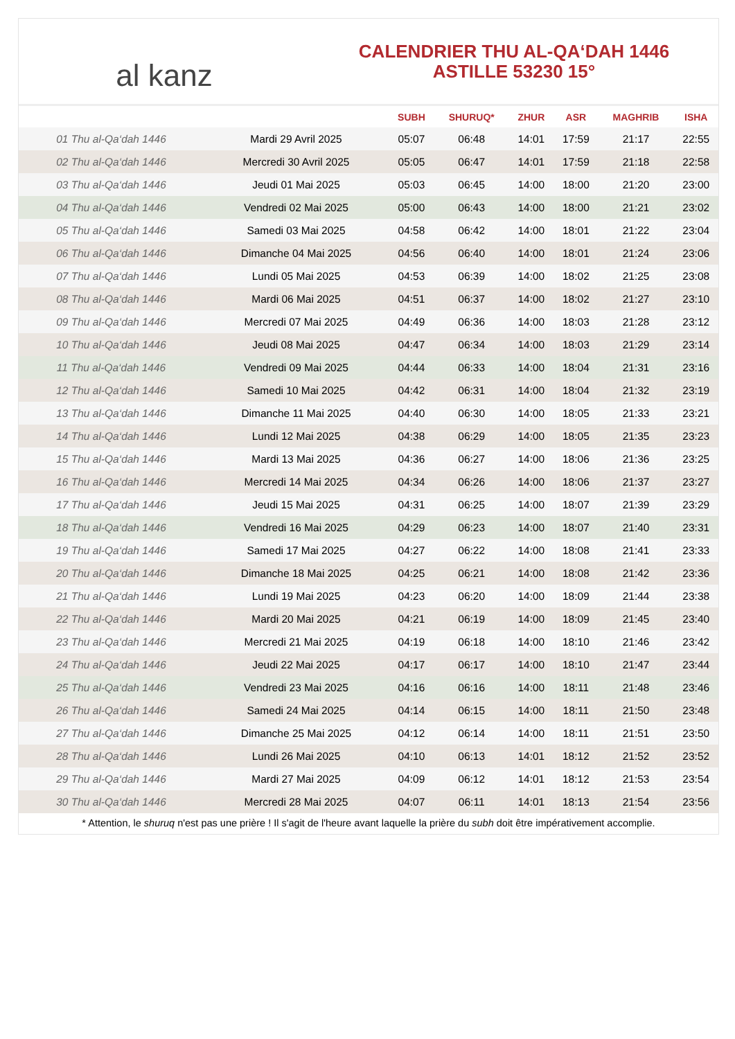al kanz
CALENDRIER THU AL-QA‘DAH 1446
ASTILLE 53230 15°
| | | SUBH | SHURUQ* | ZHUR | ASR | MAGHRIB | ISHA |
| --- | --- | --- | --- | --- | --- | --- | --- |
| 01 Thu al-Qa‘dah 1446 | Mardi 29 Avril 2025 | 05:07 | 06:48 | 14:01 | 17:59 | 21:17 | 22:55 |
| 02 Thu al-Qa‘dah 1446 | Mercredi 30 Avril 2025 | 05:05 | 06:47 | 14:01 | 17:59 | 21:18 | 22:58 |
| 03 Thu al-Qa‘dah 1446 | Jeudi 01 Mai 2025 | 05:03 | 06:45 | 14:00 | 18:00 | 21:20 | 23:00 |
| 04 Thu al-Qa‘dah 1446 | Vendredi 02 Mai 2025 | 05:00 | 06:43 | 14:00 | 18:00 | 21:21 | 23:02 |
| 05 Thu al-Qa‘dah 1446 | Samedi 03 Mai 2025 | 04:58 | 06:42 | 14:00 | 18:01 | 21:22 | 23:04 |
| 06 Thu al-Qa‘dah 1446 | Dimanche 04 Mai 2025 | 04:56 | 06:40 | 14:00 | 18:01 | 21:24 | 23:06 |
| 07 Thu al-Qa‘dah 1446 | Lundi 05 Mai 2025 | 04:53 | 06:39 | 14:00 | 18:02 | 21:25 | 23:08 |
| 08 Thu al-Qa‘dah 1446 | Mardi 06 Mai 2025 | 04:51 | 06:37 | 14:00 | 18:02 | 21:27 | 23:10 |
| 09 Thu al-Qa‘dah 1446 | Mercredi 07 Mai 2025 | 04:49 | 06:36 | 14:00 | 18:03 | 21:28 | 23:12 |
| 10 Thu al-Qa‘dah 1446 | Jeudi 08 Mai 2025 | 04:47 | 06:34 | 14:00 | 18:03 | 21:29 | 23:14 |
| 11 Thu al-Qa‘dah 1446 | Vendredi 09 Mai 2025 | 04:44 | 06:33 | 14:00 | 18:04 | 21:31 | 23:16 |
| 12 Thu al-Qa‘dah 1446 | Samedi 10 Mai 2025 | 04:42 | 06:31 | 14:00 | 18:04 | 21:32 | 23:19 |
| 13 Thu al-Qa‘dah 1446 | Dimanche 11 Mai 2025 | 04:40 | 06:30 | 14:00 | 18:05 | 21:33 | 23:21 |
| 14 Thu al-Qa‘dah 1446 | Lundi 12 Mai 2025 | 04:38 | 06:29 | 14:00 | 18:05 | 21:35 | 23:23 |
| 15 Thu al-Qa‘dah 1446 | Mardi 13 Mai 2025 | 04:36 | 06:27 | 14:00 | 18:06 | 21:36 | 23:25 |
| 16 Thu al-Qa‘dah 1446 | Mercredi 14 Mai 2025 | 04:34 | 06:26 | 14:00 | 18:06 | 21:37 | 23:27 |
| 17 Thu al-Qa‘dah 1446 | Jeudi 15 Mai 2025 | 04:31 | 06:25 | 14:00 | 18:07 | 21:39 | 23:29 |
| 18 Thu al-Qa‘dah 1446 | Vendredi 16 Mai 2025 | 04:29 | 06:23 | 14:00 | 18:07 | 21:40 | 23:31 |
| 19 Thu al-Qa‘dah 1446 | Samedi 17 Mai 2025 | 04:27 | 06:22 | 14:00 | 18:08 | 21:41 | 23:33 |
| 20 Thu al-Qa‘dah 1446 | Dimanche 18 Mai 2025 | 04:25 | 06:21 | 14:00 | 18:08 | 21:42 | 23:36 |
| 21 Thu al-Qa‘dah 1446 | Lundi 19 Mai 2025 | 04:23 | 06:20 | 14:00 | 18:09 | 21:44 | 23:38 |
| 22 Thu al-Qa‘dah 1446 | Mardi 20 Mai 2025 | 04:21 | 06:19 | 14:00 | 18:09 | 21:45 | 23:40 |
| 23 Thu al-Qa‘dah 1446 | Mercredi 21 Mai 2025 | 04:19 | 06:18 | 14:00 | 18:10 | 21:46 | 23:42 |
| 24 Thu al-Qa‘dah 1446 | Jeudi 22 Mai 2025 | 04:17 | 06:17 | 14:00 | 18:10 | 21:47 | 23:44 |
| 25 Thu al-Qa‘dah 1446 | Vendredi 23 Mai 2025 | 04:16 | 06:16 | 14:00 | 18:11 | 21:48 | 23:46 |
| 26 Thu al-Qa‘dah 1446 | Samedi 24 Mai 2025 | 04:14 | 06:15 | 14:00 | 18:11 | 21:50 | 23:48 |
| 27 Thu al-Qa‘dah 1446 | Dimanche 25 Mai 2025 | 04:12 | 06:14 | 14:00 | 18:11 | 21:51 | 23:50 |
| 28 Thu al-Qa‘dah 1446 | Lundi 26 Mai 2025 | 04:10 | 06:13 | 14:01 | 18:12 | 21:52 | 23:52 |
| 29 Thu al-Qa‘dah 1446 | Mardi 27 Mai 2025 | 04:09 | 06:12 | 14:01 | 18:12 | 21:53 | 23:54 |
| 30 Thu al-Qa‘dah 1446 | Mercredi 28 Mai 2025 | 04:07 | 06:11 | 14:01 | 18:13 | 21:54 | 23:56 |
* Attention, le shuruq n'est pas une prière ! Il s'agit de l'heure avant laquelle la prière du subh doit être impérativement accomplie.